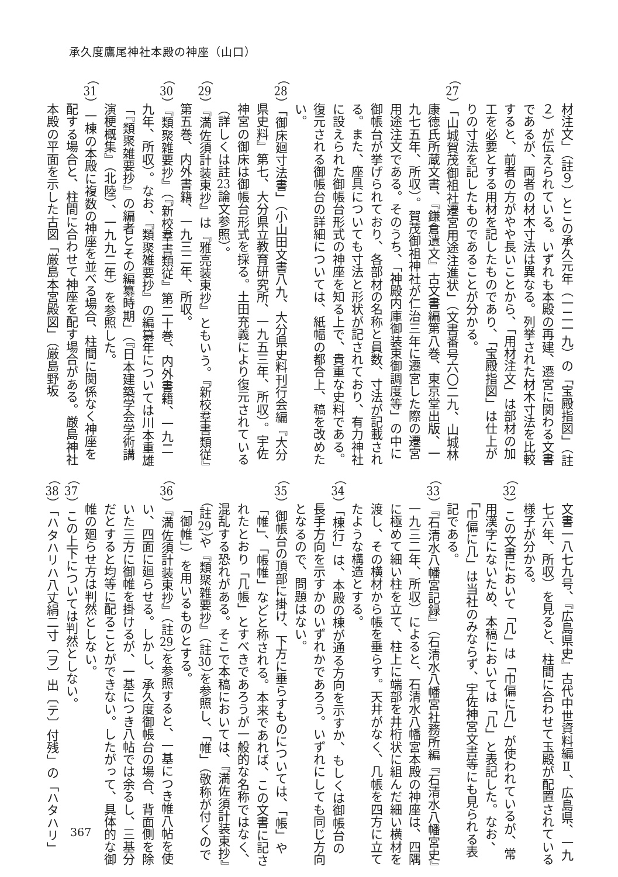承久度鷹尾神社本殿の神座（山口）
材注文」（註９）とこの承久元年（一二一九）の「宝殿指図」（註２）が伝えられている。いずれも本殿の再建、遷宮に関わる文書であるが、両者の材木寸法は異なる。列挙された材木寸法を比較すると、前者の方がやや長いことから、「用材注文」は部材の加工を必要とする用材を記したものであり、「宝殿指図」は仕上がりの寸法を記したものであることが分かる。
（27）「山城賀茂御祖社遷宮用途注進状」（文書番号六〇二九、山城林康徳氏所蔵文書、『鎌倉遺文』古文書編第八巻、東京堂出版、一九七五年、所収）。賀茂御祖神社が仁治三年に遷宮した際の遷宮用途注文である。そのうち、「神殿内庫御装束御調度等」の中に御帳台が挙げられており、各部材の名称と員数、寸法が記載される。また、座具についても寸法と形状が記されており、有力神社に設えられた御帳台形式の神座を知る上で、貴重な史料である。復元される御帳台の詳細については、紙幅の都合上、稿を改めたい。
（28）「御床廻寸法書」（小山田文書八九、大分県史料刊行会編『大分県史料』第七、大分県立教育研究所、一九五三年、所収）。宇佐神宮の御床は御帳台形式を採る。土田充義により復元されている（詳しくは註23論文参照）。
（29）『満佐須計装束抄』は『雅亮装束抄』ともいう。『新校羣書類従』第五巻、内外書籍、一九三二年、所収。
（30）『類聚雑要抄』（『新校羣書類従』第二十巻、内外書籍、一九二九年、所収）。なお、『類聚雑要抄』の編纂年については川本重雄「『類聚雑要抄』の編者とその編纂時期」（『日本建築学会学術講演梗概集』（北陸）、一九九二年）を参照した。
（31）一棟の本殿に複数の神座を並べる場合、柱間に関係なく神座を配する場合と、柱間に合わせて神座を配す場合がある。厳島神社本殿の平面を示した古図「厳島本宮殿図」（厳島野坂
文書一八七九号、『広島県史』古代中世資料編Ⅱ、広島県、一九七六年、所収）を見ると、柱間に合わせて玉殿が配置されている様子が分かる。
（32）この文書において「几」は「巾偏に几」が使われているが、常用漢字にないため、本稿においては「几」と表記した。なお、「巾偏に几」は当社のみならず、宇佐神宮文書等にも見られる表記である。
（33）『石清水八幡宮記録』（石清水八幡宮社務所編『石清水八幡宮史』一九三二年、所収）によると、石清水八幡宮本殿の神座は、四隅に極めて細い柱を立て、柱上に端部を井桁状に組んだ細い横材を渡し、その横材から帳を垂らす。天井がなく、几帳を四方に立てたような構造とする。
（34）「棟行」は、本殿の棟が通る方向を示すか、もしくは御帳台の長手方向を示すかのいずれかであろう。いずれにしても同じ方向となるので、問題はない。
（35）御帳台の頂部に掛け、下方に垂らすものについては、「帳」や「帷」、「帳帷」などと称される。本来であれば、この文書に記されたとおり「几帳」とすべきであろうが一般的な名称ではなく、混乱する恐れがある。そこで本稿においては、『満佐須計装束抄』（註29）や『類聚雑要抄』（註30）を参照し、「帷」（敬称が付くので「御帷」）を用いるものとする。
（36）『満佐須計装束抄』（註29）を参照すると、一基につき帷八帖を使い、四面に廻らせる。しかし、承久度御帳台の場合、背面側を除いた三方に御帷を掛けるが、一基につき八帖では余るし、三基分だとすると均等に配ることができない。したがって、具体的な御帷の廻らせ方は判然としない。
（37）この上下については判然としない。
（38）「ハタハリハ八丈絹二寸〔ヲ〕出〔テ〕付残」の「ハタハリ」
367